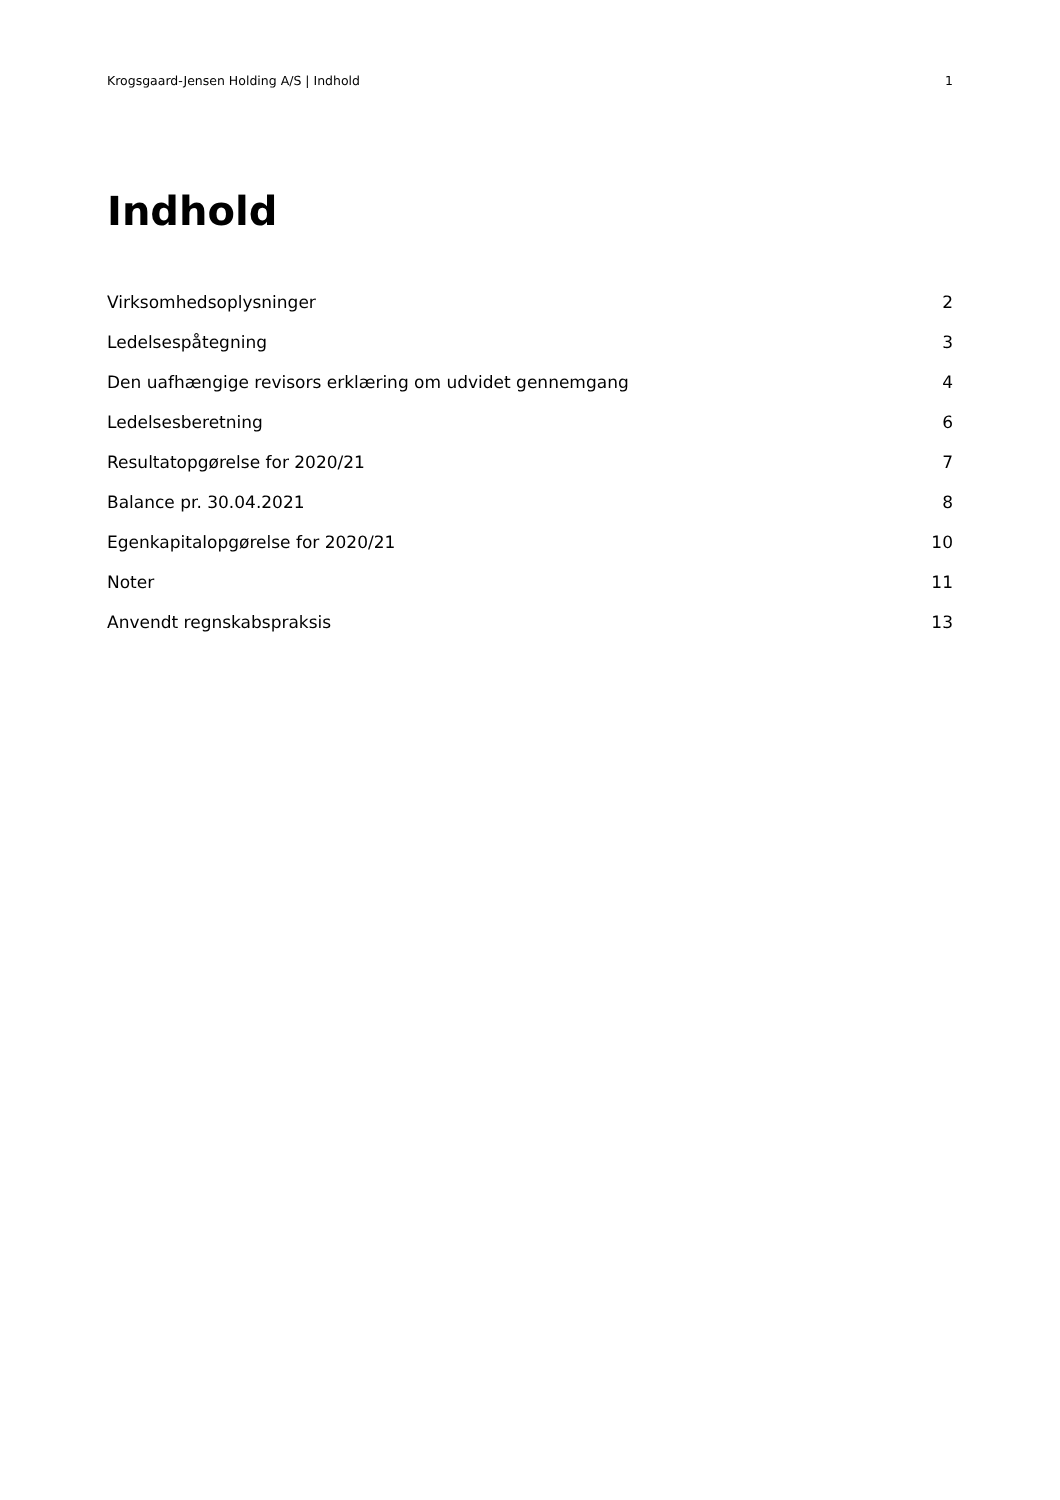Krogsgaard-Jensen Holding A/S | Indhold 1
Indhold
Virksomhedsoplysninger 2
Ledelsespåtegning 3
Den uafhængige revisors erklæring om udvidet gennemgang 4
Ledelsesberetning 6
Resultatopgørelse for 2020/21 7
Balance pr. 30.04.2021 8
Egenkapitalopgørelse for 2020/21 10
Noter 11
Anvendt regnskabspraksis 13